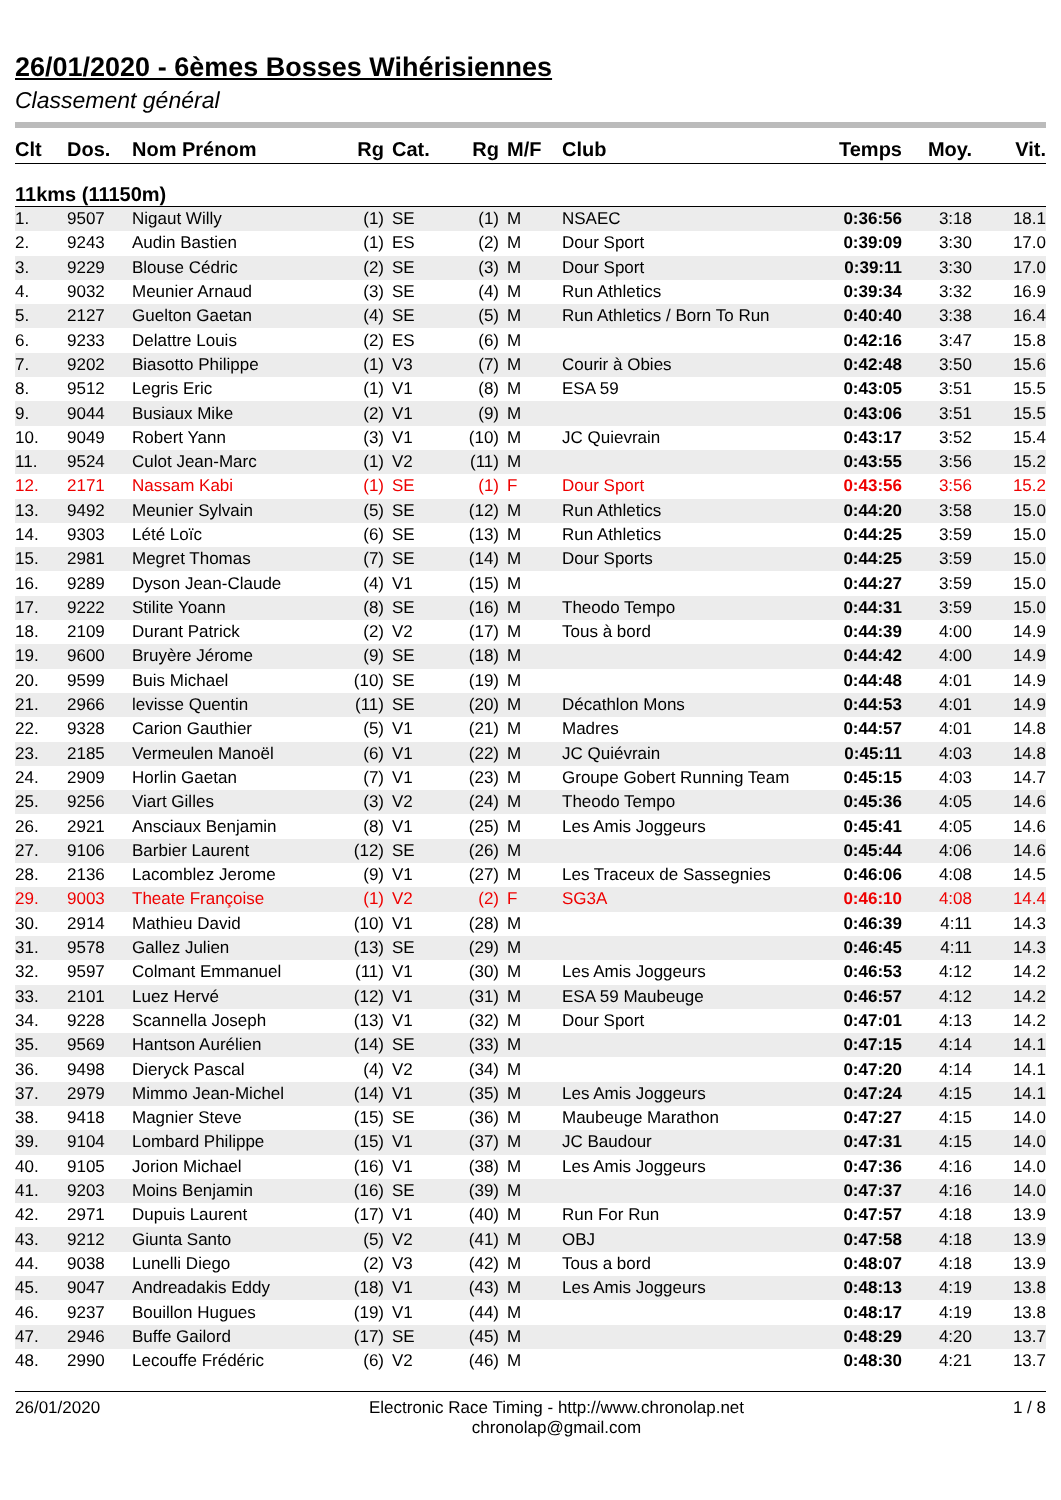26/01/2020 - 6èmes Bosses Wihérisiennes
Classement général
| Clt | Dos. | Nom Prénom | Rg | Cat. | Rg | M/F | Club | Temps | Moy. | Vit. |
| --- | --- | --- | --- | --- | --- | --- | --- | --- | --- | --- |
| 11kms (11150m) | | | | | | | | | | |
| 1. | 9507 | Nigaut Willy | (1) | SE | (1) | M | NSAEC | 0:36:56 | 3:18 | 18.1 |
| 2. | 9243 | Audin Bastien | (1) | ES | (2) | M | Dour Sport | 0:39:09 | 3:30 | 17.0 |
| 3. | 9229 | Blouse Cédric | (2) | SE | (3) | M | Dour Sport | 0:39:11 | 3:30 | 17.0 |
| 4. | 9032 | Meunier Arnaud | (3) | SE | (4) | M | Run Athletics | 0:39:34 | 3:32 | 16.9 |
| 5. | 2127 | Guelton Gaetan | (4) | SE | (5) | M | Run Athletics / Born To Run | 0:40:40 | 3:38 | 16.4 |
| 6. | 9233 | Delattre Louis | (2) | ES | (6) | M | | 0:42:16 | 3:47 | 15.8 |
| 7. | 9202 | Biasotto Philippe | (1) | V3 | (7) | M | Courir à Obies | 0:42:48 | 3:50 | 15.6 |
| 8. | 9512 | Legris Eric | (1) | V1 | (8) | M | ESA 59 | 0:43:05 | 3:51 | 15.5 |
| 9. | 9044 | Busiaux Mike | (2) | V1 | (9) | M | | 0:43:06 | 3:51 | 15.5 |
| 10. | 9049 | Robert Yann | (3) | V1 | (10) | M | JC Quievrain | 0:43:17 | 3:52 | 15.4 |
| 11. | 9524 | Culot Jean-Marc | (1) | V2 | (11) | M | | 0:43:55 | 3:56 | 15.2 |
| 12. | 2171 | Nassam Kabi | (1) | SE | (1) | F | Dour Sport | 0:43:56 | 3:56 | 15.2 |
| 13. | 9492 | Meunier Sylvain | (5) | SE | (12) | M | Run Athletics | 0:44:20 | 3:58 | 15.0 |
| 14. | 9303 | Lété Loïc | (6) | SE | (13) | M | Run Athletics | 0:44:25 | 3:59 | 15.0 |
| 15. | 2981 | Megret Thomas | (7) | SE | (14) | M | Dour Sports | 0:44:25 | 3:59 | 15.0 |
| 16. | 9289 | Dyson Jean-Claude | (4) | V1 | (15) | M | | 0:44:27 | 3:59 | 15.0 |
| 17. | 9222 | Stilite Yoann | (8) | SE | (16) | M | Theodo Tempo | 0:44:31 | 3:59 | 15.0 |
| 18. | 2109 | Durant Patrick | (2) | V2 | (17) | M | Tous à bord | 0:44:39 | 4:00 | 14.9 |
| 19. | 9600 | Bruyère Jérome | (9) | SE | (18) | M | | 0:44:42 | 4:00 | 14.9 |
| 20. | 9599 | Buis Michael | (10) | SE | (19) | M | | 0:44:48 | 4:01 | 14.9 |
| 21. | 2966 | levisse Quentin | (11) | SE | (20) | M | Décathlon Mons | 0:44:53 | 4:01 | 14.9 |
| 22. | 9328 | Carion Gauthier | (5) | V1 | (21) | M | Madres | 0:44:57 | 4:01 | 14.8 |
| 23. | 2185 | Vermeulen Manoël | (6) | V1 | (22) | M | JC Quiévrain | 0:45:11 | 4:03 | 14.8 |
| 24. | 2909 | Horlin Gaetan | (7) | V1 | (23) | M | Groupe Gobert Running Team | 0:45:15 | 4:03 | 14.7 |
| 25. | 9256 | Viart Gilles | (3) | V2 | (24) | M | Theodo Tempo | 0:45:36 | 4:05 | 14.6 |
| 26. | 2921 | Ansciaux Benjamin | (8) | V1 | (25) | M | Les Amis Joggeurs | 0:45:41 | 4:05 | 14.6 |
| 27. | 9106 | Barbier Laurent | (12) | SE | (26) | M | | 0:45:44 | 4:06 | 14.6 |
| 28. | 2136 | Lacomblez Jerome | (9) | V1 | (27) | M | Les Traceux de Sassegnies | 0:46:06 | 4:08 | 14.5 |
| 29. | 9003 | Theate Françoise | (1) | V2 | (2) | F | SG3A | 0:46:10 | 4:08 | 14.4 |
| 30. | 2914 | Mathieu David | (10) | V1 | (28) | M | | 0:46:39 | 4:11 | 14.3 |
| 31. | 9578 | Gallez Julien | (13) | SE | (29) | M | | 0:46:45 | 4:11 | 14.3 |
| 32. | 9597 | Colmant Emmanuel | (11) | V1 | (30) | M | Les Amis Joggeurs | 0:46:53 | 4:12 | 14.2 |
| 33. | 2101 | Luez Hervé | (12) | V1 | (31) | M | ESA 59 Maubeuge | 0:46:57 | 4:12 | 14.2 |
| 34. | 9228 | Scannella Joseph | (13) | V1 | (32) | M | Dour Sport | 0:47:01 | 4:13 | 14.2 |
| 35. | 9569 | Hantson Aurélien | (14) | SE | (33) | M | | 0:47:15 | 4:14 | 14.1 |
| 36. | 9498 | Dieryck Pascal | (4) | V2 | (34) | M | | 0:47:20 | 4:14 | 14.1 |
| 37. | 2979 | Mimmo Jean-Michel | (14) | V1 | (35) | M | Les Amis Joggeurs | 0:47:24 | 4:15 | 14.1 |
| 38. | 9418 | Magnier Steve | (15) | SE | (36) | M | Maubeuge Marathon | 0:47:27 | 4:15 | 14.0 |
| 39. | 9104 | Lombard Philippe | (15) | V1 | (37) | M | JC Baudour | 0:47:31 | 4:15 | 14.0 |
| 40. | 9105 | Jorion Michael | (16) | V1 | (38) | M | Les Amis Joggeurs | 0:47:36 | 4:16 | 14.0 |
| 41. | 9203 | Moins Benjamin | (16) | SE | (39) | M | | 0:47:37 | 4:16 | 14.0 |
| 42. | 2971 | Dupuis Laurent | (17) | V1 | (40) | M | Run For Run | 0:47:57 | 4:18 | 13.9 |
| 43. | 9212 | Giunta Santo | (5) | V2 | (41) | M | OBJ | 0:47:58 | 4:18 | 13.9 |
| 44. | 9038 | Lunelli Diego | (2) | V3 | (42) | M | Tous a bord | 0:48:07 | 4:18 | 13.9 |
| 45. | 9047 | Andreadakis Eddy | (18) | V1 | (43) | M | Les Amis Joggeurs | 0:48:13 | 4:19 | 13.8 |
| 46. | 9237 | Bouillon Hugues | (19) | V1 | (44) | M | | 0:48:17 | 4:19 | 13.8 |
| 47. | 2946 | Buffe Gailord | (17) | SE | (45) | M | | 0:48:29 | 4:20 | 13.7 |
| 48. | 2990 | Lecouffe Frédéric | (6) | V2 | (46) | M | | 0:48:30 | 4:21 | 13.7 |
26/01/2020 Electronic Race Timing - http://www.chronolap.net
chronolap@gmail.com
1 / 8